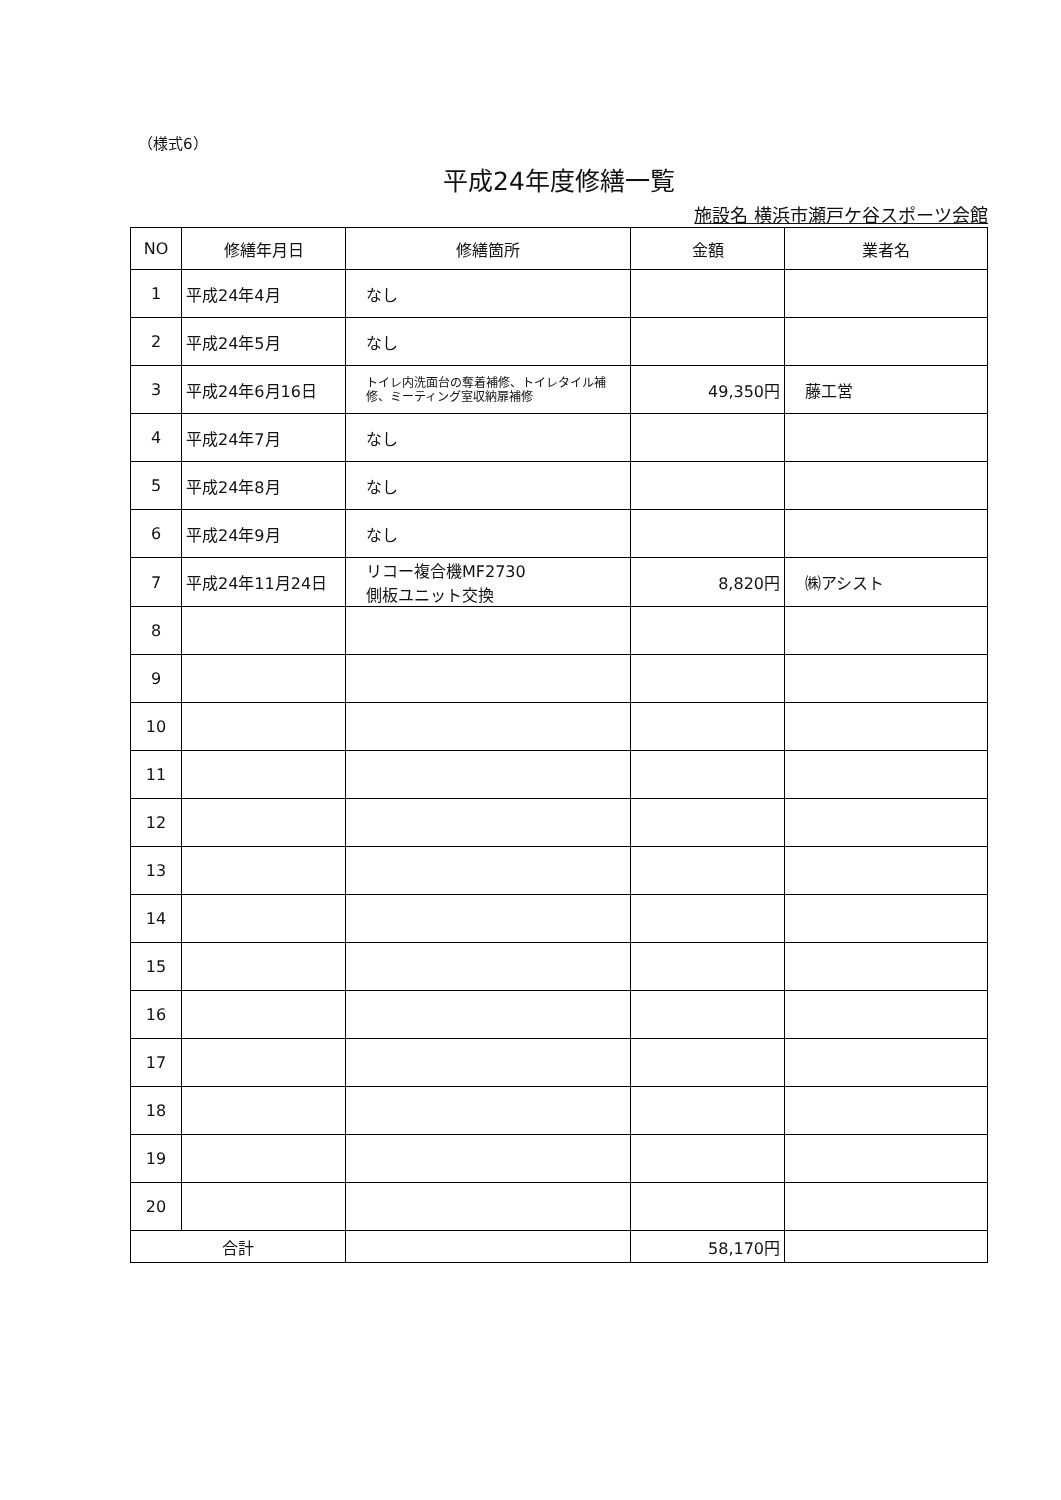（様式6）
平成24年度修繕一覧
施設名 横浜市瀬戸ケ谷スポーツ会館
| NO | 修繕年月日 | 修繕箇所 | 金額 | 業者名 |
| --- | --- | --- | --- | --- |
| 1 | 平成24年4月 | なし | | |
| 2 | 平成24年5月 | なし | | |
| 3 | 平成24年6月16日 | トイレ内洗面台の奪着補修、トイレタイル補修、ミーティング室収納扉補修 | 49,350円 | 藤工営 |
| 4 | 平成24年7月 | なし | | |
| 5 | 平成24年8月 | なし | | |
| 6 | 平成24年9月 | なし | | |
| 7 | 平成24年11月24日 | リコー複合機MF2730 側板ユニット交換 | 8,820円 | ㈱アシスト |
| 8 | | | | |
| 9 | | | | |
| 10 | | | | |
| 11 | | | | |
| 12 | | | | |
| 13 | | | | |
| 14 | | | | |
| 15 | | | | |
| 16 | | | | |
| 17 | | | | |
| 18 | | | | |
| 19 | | | | |
| 20 | | | | |
| 合計 | | | 58,170円 | |